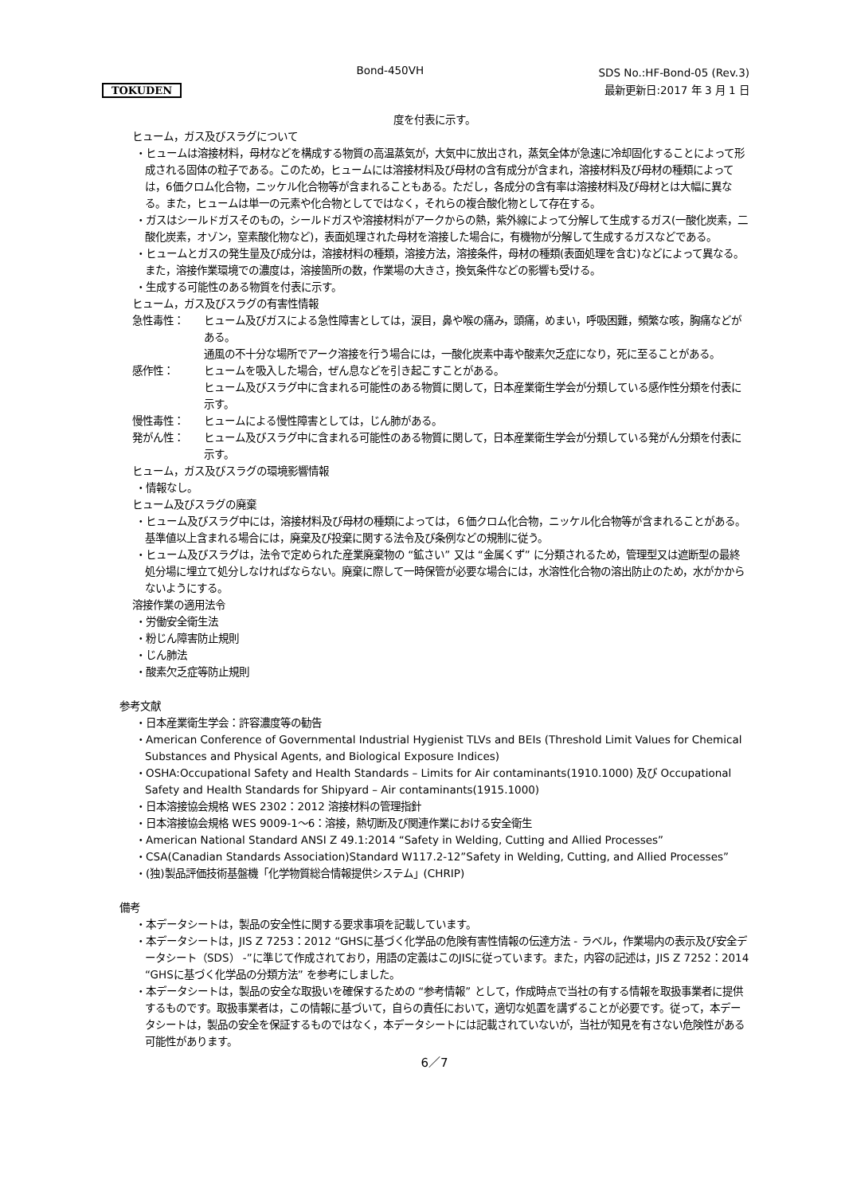TOKUDEN
Bond-450VH
SDS No.:HF-Bond-05 (Rev.3)
最新更新日:2017 年 3 月 1 日
度を付表に示す。
ヒューム，ガス及びスラグについて
・ヒュームは溶接材料，母材などを構成する物質の高温蒸気が，大気中に放出され，蒸気全体が急速に冷却固化することによって形成される固体の粒子である。このため，ヒュームには溶接材料及び母材の含有成分が含まれ，溶接材料及び母材の種類によっては，6価クロム化合物，ニッケル化合物等が含まれることもある。ただし，各成分の含有率は溶接材料及び母材とは大幅に異なる。また，ヒュームは単一の元素や化合物としてではなく，それらの複合酸化物として存在する。
・ガスはシールドガスそのもの，シールドガスや溶接材料がアークからの熱，紫外線によって分解して生成するガス(一酸化炭素，二酸化炭素，オゾン，窒素酸化物など)，表面処理された母材を溶接した場合に，有機物が分解して生成するガスなどである。
・ヒュームとガスの発生量及び成分は，溶接材料の種類，溶接方法，溶接条件，母材の種類(表面処理を含む)などによって異なる。また，溶接作業環境での濃度は，溶接箇所の数，作業場の大きさ，換気条件などの影響も受ける。
・生成する可能性のある物質を付表に示す。
ヒューム，ガス及びスラグの有害性情報
急性毒性： ヒューム及びガスによる急性障害としては，涙目，鼻や喉の痛み，頭痛，めまい，呼吸困難，頻繁な咳，胸痛などがある。
通風の不十分な場所でアーク溶接を行う場合には，一酸化炭素中毒や酸素欠乏症になり，死に至ることがある。
感作性： ヒュームを吸入した場合，ぜん息などを引き起こすことがある。
ヒューム及びスラグ中に含まれる可能性のある物質に関して，日本産業衛生学会が分類している感作性分類を付表に示す。
慢性毒性： ヒュームによる慢性障害としては，じん肺がある。
発がん性： ヒューム及びスラグ中に含まれる可能性のある物質に関して，日本産業衛生学会が分類している発がん分類を付表に示す。
ヒューム，ガス及びスラグの環境影響情報
・情報なし。
ヒューム及びスラグの廃棄
・ヒューム及びスラグ中には，溶接材料及び母材の種類によっては，６価クロム化合物，ニッケル化合物等が含まれることがある。基準値以上含まれる場合には，廃棄及び投棄に関する法令及び条例などの規制に従う。
・ヒューム及びスラグは，法令で定められた産業廃棄物の “鉱さい” 又は “金属くず” に分類されるため，管理型又は遮断型の最終処分場に埋立て処分しなければならない。廃棄に際して一時保管が必要な場合には，水溶性化合物の溶出防止のため，水がかからないようにする。
溶接作業の適用法令
・労働安全衛生法
・粉じん障害防止規則
・じん肺法
・酸素欠乏症等防止規則
参考文献
・日本産業衛生学会：許容濃度等の勧告
・American Conference of Governmental Industrial Hygienist TLVs and BEIs (Threshold Limit Values for Chemical Substances and Physical Agents, and Biological Exposure Indices)
・OSHA:Occupational Safety and Health Standards – Limits for Air contaminants(1910.1000) 及び Occupational Safety and Health Standards for Shipyard – Air contaminants(1915.1000)
・日本溶接協会規格 WES 2302：2012 溶接材料の管理指針
・日本溶接協会規格 WES 9009-1～6：溶接，熱切断及び関連作業における安全衛生
・American National Standard ANSI Z 49.1:2014 “Safety in Welding, Cutting and Allied Processes”
・CSA(Canadian Standards Association)Standard W117.2-12”Safety in Welding, Cutting, and Allied Processes”
・(独)製品評価技術基盤機「化学物質総合情報提供システム」(CHRIP)
備考
・本データシートは，製品の安全性に関する要求事項を記載しています。
・本データシートは，JIS Z 7253：2012 “GHSに基づく化学品の危険有害性情報の伝達方法 - ラベル，作業場内の表示及び安全データシート（SDS） -”に準じて作成されており，用語の定義はこのJISに従っています。また，内容の記述は，JIS Z 7252：2014 “GHSに基づく化学品の分類方法” を参考にしました。
・本データシートは，製品の安全な取扱いを確保するための “参考情報” として，作成時点で当社の有する情報を取扱事業者に提供するものです。取扱事業者は，この情報に基づいて，自らの責任において，適切な処置を講ずることが必要です。従って，本データシートは，製品の安全を保証するものではなく，本データシートには記載されていないが，当社が知見を有さない危険性がある可能性があります。
6／7